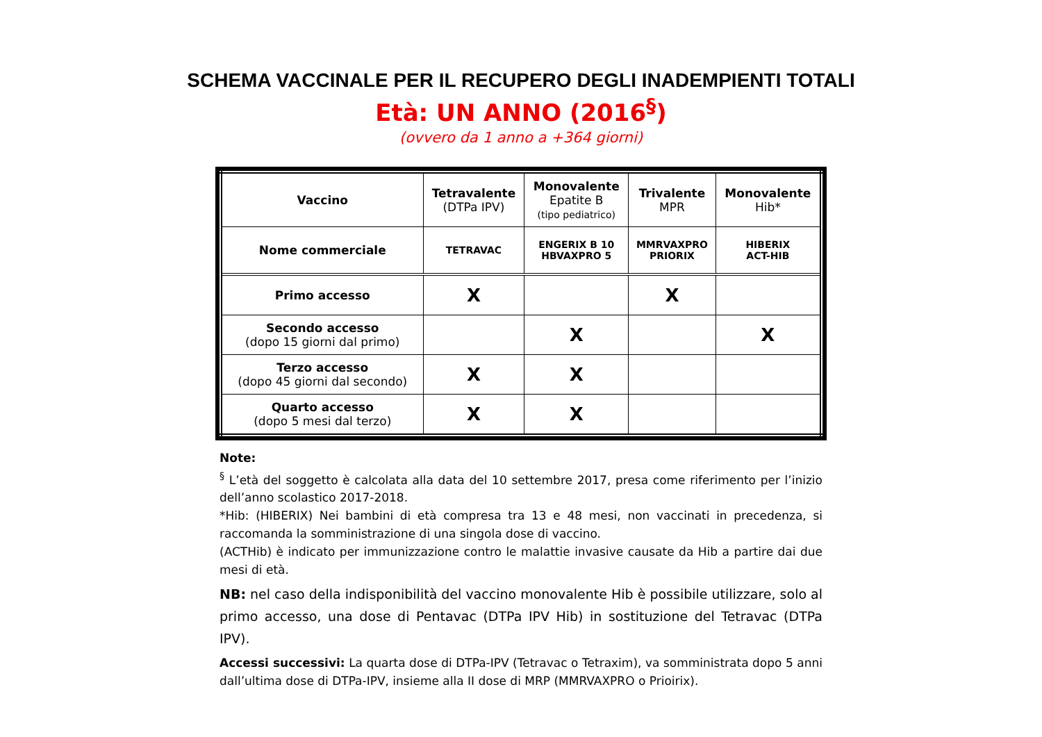SCHEMA VACCINALE PER IL RECUPERO DEGLI INADEMPIENTI TOTALI
Età: UN ANNO (2016<sup>§</sup>)
(ovvero da 1 anno a +364 giorni)
| Vaccino | Tetravalente (DTPa IPV) | Monovalente Epatite B (tipo pediatrico) | Trivalente MPR | Monovalente Hib* |
| --- | --- | --- | --- | --- |
| Nome commerciale | TETRAVAC | ENGERIX B 10 HBVAXPRO 5 | MMRVAXPRO PRIORIX | HIBERIX ACT-HIB |
| Primo accesso | X | | X | |
| Secondo accesso (dopo 15 giorni dal primo) | | X | | X |
| Terzo accesso (dopo 45 giorni dal secondo) | X | X | | |
| Quarto accesso (dopo 5 mesi dal terzo) | X | X | | |
Note:
<sup>§</sup> L’età del soggetto è calcolata alla data del 10 settembre 2017, presa come riferimento per l’inizio dell’anno scolastico 2017-2018.
*Hib: (HIBERIX) Nei bambini di età compresa tra 13 e 48 mesi, non vaccinati in precedenza, si raccomanda la somministrazione di una singola dose di vaccino.
(ACTHib) è indicato per immunizzazione contro le malattie invasive causate da Hib a partire dai due mesi di età.
NB: nel caso della indisponibilità del vaccino monovalente Hib è possibile utilizzare, solo al primo accesso, una dose di Pentavac (DTPa IPV Hib) in sostituzione del Tetravac (DTPa IPV).
Accessi successivi: La quarta dose di DTPa-IPV (Tetravac o Tetraxim), va somministrata dopo 5 anni dall’ultima dose di DTPa-IPV, insieme alla II dose di MRP (MMRVAXPRO o Prioirix).